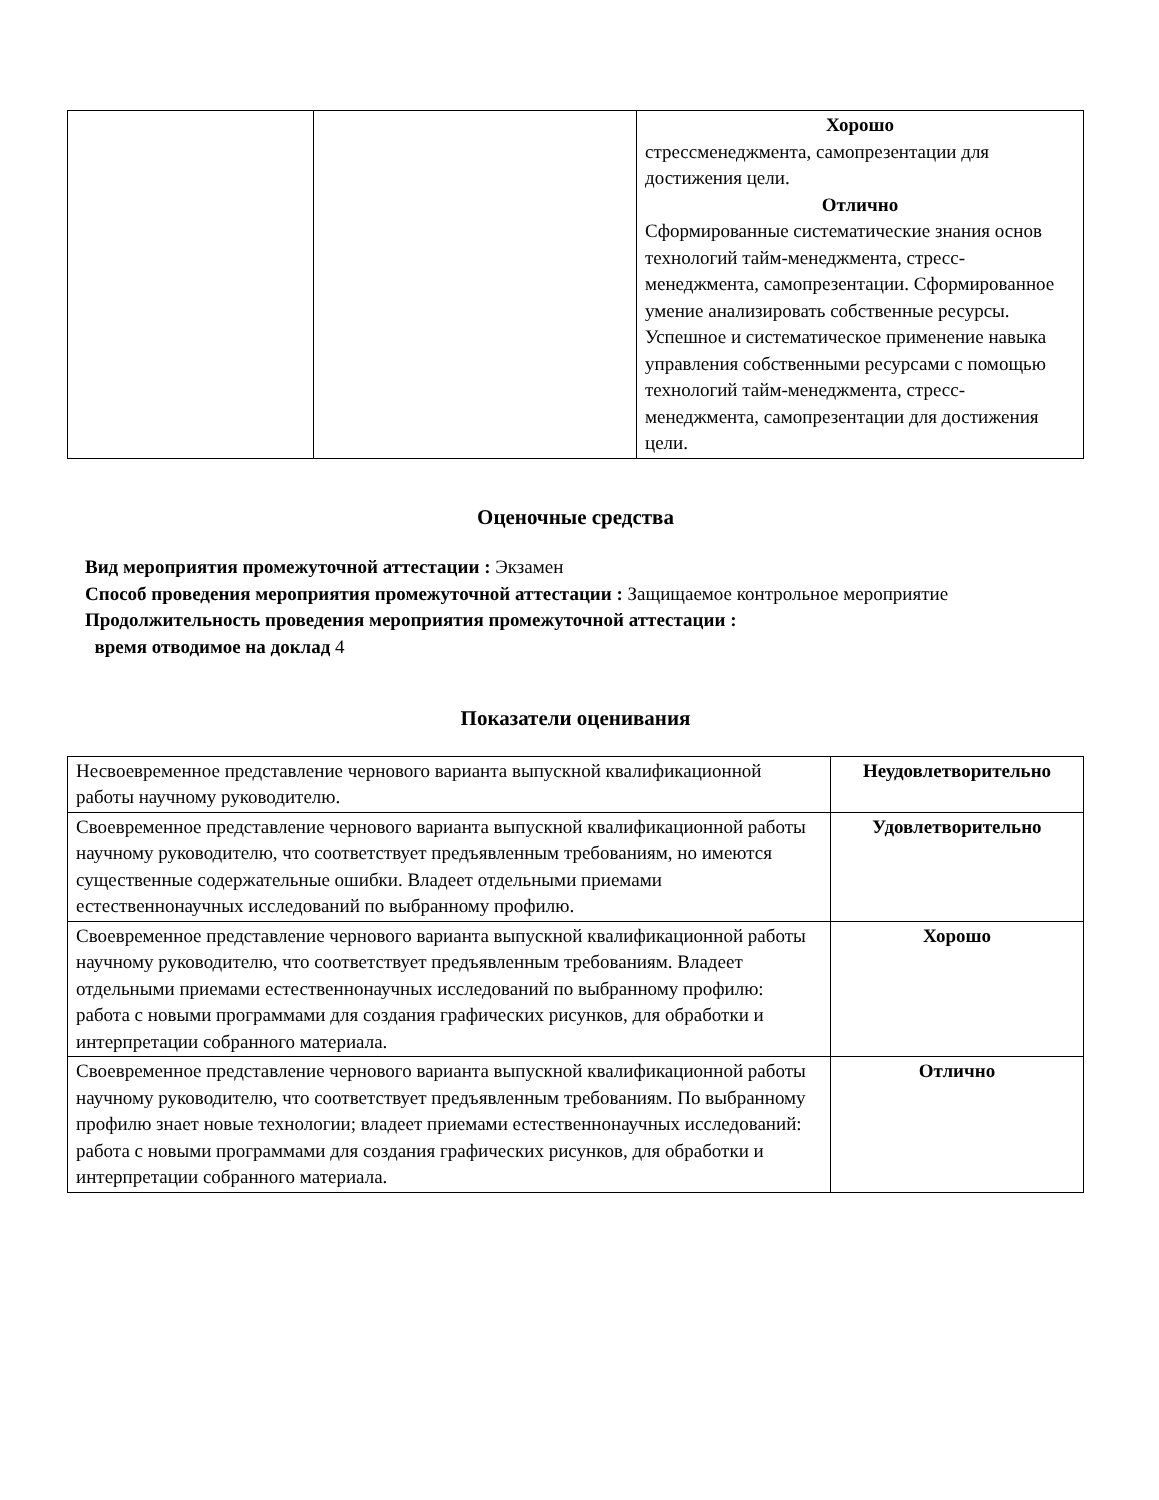| | | Хорошо стрессменеджмента, самопрезентации для достижения цели. Отлично Сформированные систематические знания основ технологий тайм-менеджмента, стресс-менеджмента, самопрезентации. Сформированное умение анализировать собственные ресурсы. Успешное и систематическое применение навыка управления собственными ресурсами с помощью технологий тайм-менеджмента, стресс-менеджмента, самопрезентации для достижения цели. |
Оценочные средства
Вид мероприятия промежуточной аттестации : Экзамен
Способ проведения мероприятия промежуточной аттестации : Защищаемое контрольное мероприятие
Продолжительность проведения мероприятия промежуточной аттестации :
время отводимое на доклад 4
Показатели оценивания
| Несвоевременное представление чернового варианта выпускной квалификационной работы научному руководителю. | Неудовлетворительно |
| Своевременное представление чернового варианта выпускной квалификационной работы научному руководителю, что соответствует предъявленным требованиям, но имеются существенные содержательные ошибки. Владеет отдельными приемами естественнонаучных исследований по выбранному профилю. | Удовлетворительно |
| Своевременное представление чернового варианта выпускной квалификационной работы научному руководителю, что соответствует предъявленным требованиям. Владеет отдельными приемами естественнонаучных исследований по выбранному профилю: работа с новыми программами для создания графических рисунков, для обработки и интерпретации собранного материала. | Хорошо |
| Своевременное представление чернового варианта выпускной квалификационной работы научному руководителю, что соответствует предъявленным требованиям. По выбранному профилю знает новые технологии; владеет приемами естественнонаучных исследований: работа с новыми программами для создания графических рисунков, для обработки и интерпретации собранного материала. | Отлично |